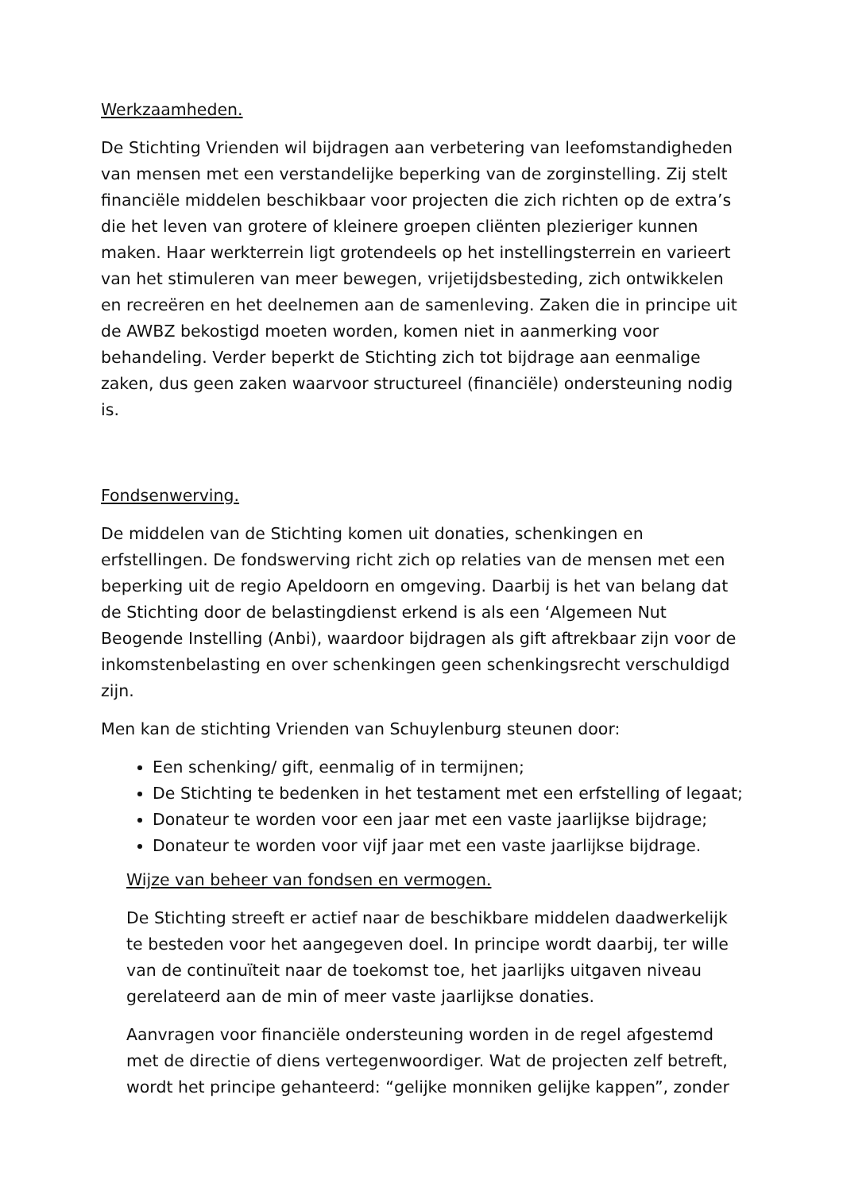Werkzaamheden.
De Stichting Vrienden wil bijdragen aan verbetering van leefomstandigheden van mensen met een verstandelijke beperking van de zorginstelling. Zij stelt financiële middelen beschikbaar voor projecten die zich richten op de extra’s die het leven van grotere of kleinere groepen cliënten plezieriger kunnen maken. Haar werkterrein ligt grotendeels op het instellingsterrein en varieert van het stimuleren van meer bewegen, vrijetijdsbesteding, zich ontwikkelen en recreëren en het deelnemen aan de samenleving. Zaken die in principe uit de AWBZ bekostigd moeten worden, komen niet in aanmerking voor behandeling. Verder beperkt de Stichting zich tot bijdrage aan eenmalige zaken, dus geen zaken waarvoor structureel (financiële) ondersteuning nodig is.
Fondsenwerving.
De middelen van de Stichting komen uit donaties, schenkingen en erfstellingen. De fondswerving richt zich op relaties van de mensen met een beperking uit de regio Apeldoorn en omgeving. Daarbij is het van belang dat de Stichting door de belastingdienst erkend is als een ‘Algemeen Nut Beogende Instelling (Anbi), waardoor bijdragen als gift aftrekbaar zijn voor de inkomstenbelasting en over schenkingen geen schenkingsrecht verschuldigd zijn.
Men kan de stichting Vrienden van Schuylenburg steunen door:
Een schenking/ gift, eenmalig of in termijnen;
De Stichting te bedenken in het testament met een erfstelling of legaat;
Donateur te worden voor een jaar met een vaste jaarlijkse bijdrage;
Donateur te worden voor vijf jaar met een vaste jaarlijkse bijdrage.
Wijze van beheer van fondsen en vermogen.
De Stichting streeft er actief naar de beschikbare middelen daadwerkelijk te besteden voor het aangegeven doel. In principe wordt daarbij, ter wille van de continuïteit naar de toekomst toe, het jaarlijks uitgaven niveau gerelateerd aan de min of meer vaste jaarlijkse donaties.
Aanvragen voor financiële ondersteuning worden in de regel afgestemd met de directie of diens vertegenwoordiger. Wat de projecten zelf betreft, wordt het principe gehanteerd: “gelijke monniken gelijke kappen”, zonder